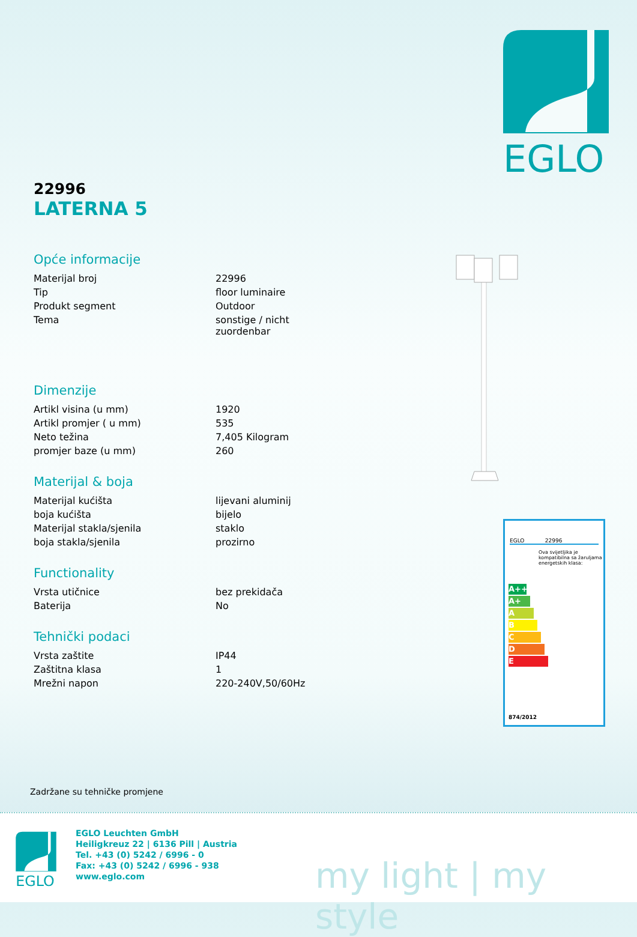EGLO
22996
LATERNA 5
Opće informacije
| Materijal broj | 22996 |
| Tip | floor luminaire |
| Produkt segment | Outdoor |
| Tema | sonstige / nicht zuordenbar |
Dimenzije
| Artikl visina (u mm) | 1920 |
| Artikl promjer ( u mm) | 535 |
| Neto težina | 7,405 Kilogram |
| promjer baze (u mm) | 260 |
Materijal & boja
| Materijal kućišta | lijevani aluminij |
| boja kućišta | bijelo |
| Materijal stakla/sjenila | staklo |
| boja stakla/sjenila | prozirno |
Functionality
| Vrsta utičnice | bez prekidača |
| Baterija | No |
Tehnički podaci
| Vrsta zaštite | IP44 |
| Zaštitna klasa | 1 |
| Mrežni napon | 220-240V,50/60Hz |
EGLO 22996
Ova svijetljika je kompatibilna sa žaruljama energetskih klasa:
A++
A+
A
B
C
D
E
874/2012
Zadržane su tehničke promjene
EGLO
EGLO Leuchten GmbH
Heiligkreuz 22 | 6136 Pill | Austria
Tel. +43 (0) 5242 / 6996 - 0
Fax: +43 (0) 5242 / 6996 - 938
www.eglo.com
my light | my style